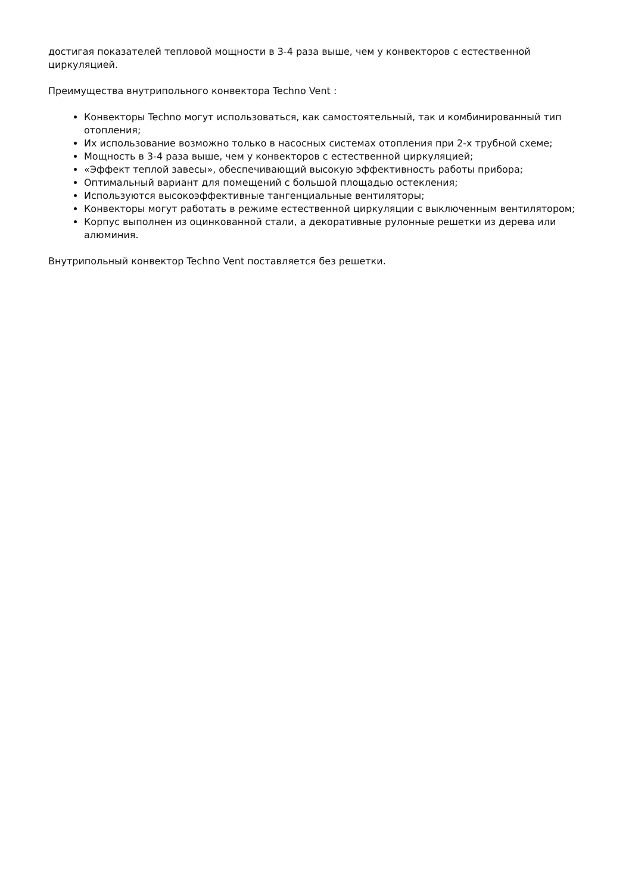достигая показателей тепловой мощности в 3-4 раза выше, чем у конвекторов с естественной циркуляцией.
Преимущества внутрипольного конвектора Techno Vent :
Конвекторы Techno могут использоваться, как самостоятельный, так и комбинированный тип отопления;
Их использование возможно только в насосных системах отопления при 2-х трубной схеме;
Мощность в 3-4 раза выше, чем у конвекторов с естественной циркуляцией;
«Эффект теплой завесы», обеспечивающий высокую эффективность работы прибора;
Оптимальный вариант для помещений с большой площадью остекления;
Используются высокоэффективные тангенциальные вентиляторы;
Конвекторы могут работать в режиме естественной циркуляции с выключенным вентилятором;
Корпус выполнен из оцинкованной стали, а декоративные рулонные решетки из дерева или алюминия.
Внутрипольный конвектор Techno Vent поставляется без решетки.